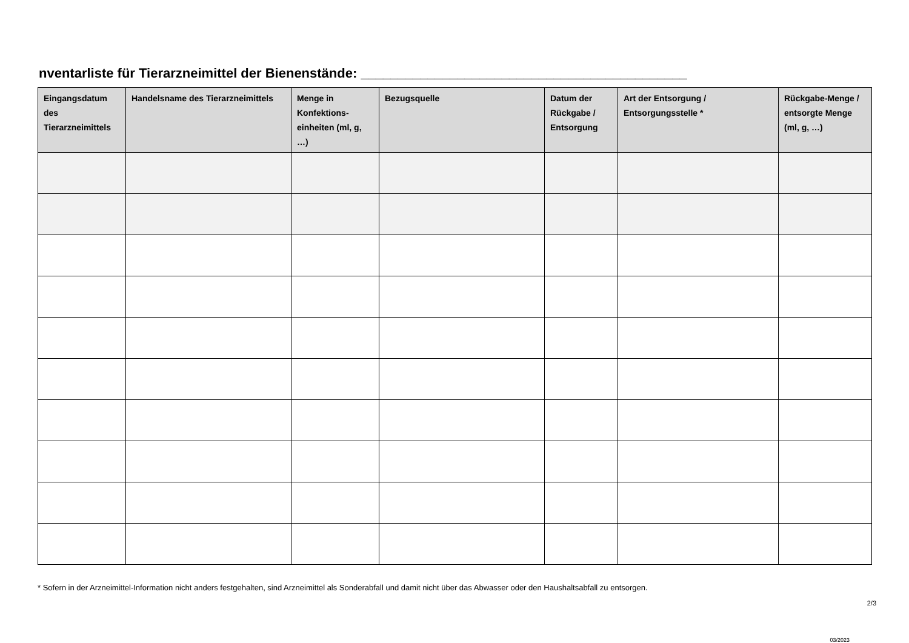nventarliste für Tierarzneimittel der Bienenstände: ____________________________________________
| Eingangsdatum des Tierarzneimittels | Handelsname des Tierarzneimittels | Menge in Konfektions-einheiten (ml, g, …) | Bezugsquelle | Datum der Rückgabe / Entsorgung | Art der Entsorgung / Entsorgungsstelle * | Rückgabe-Menge / entsorgte Menge (ml, g, …) |
| --- | --- | --- | --- | --- | --- | --- |
* Sofern in der Arzneimittel-Information nicht anders festgehalten, sind Arzneimittel als Sonderabfall und damit nicht über das Abwasser oder den Haushaltsabfall zu entsorgen.
2/3
03/2023